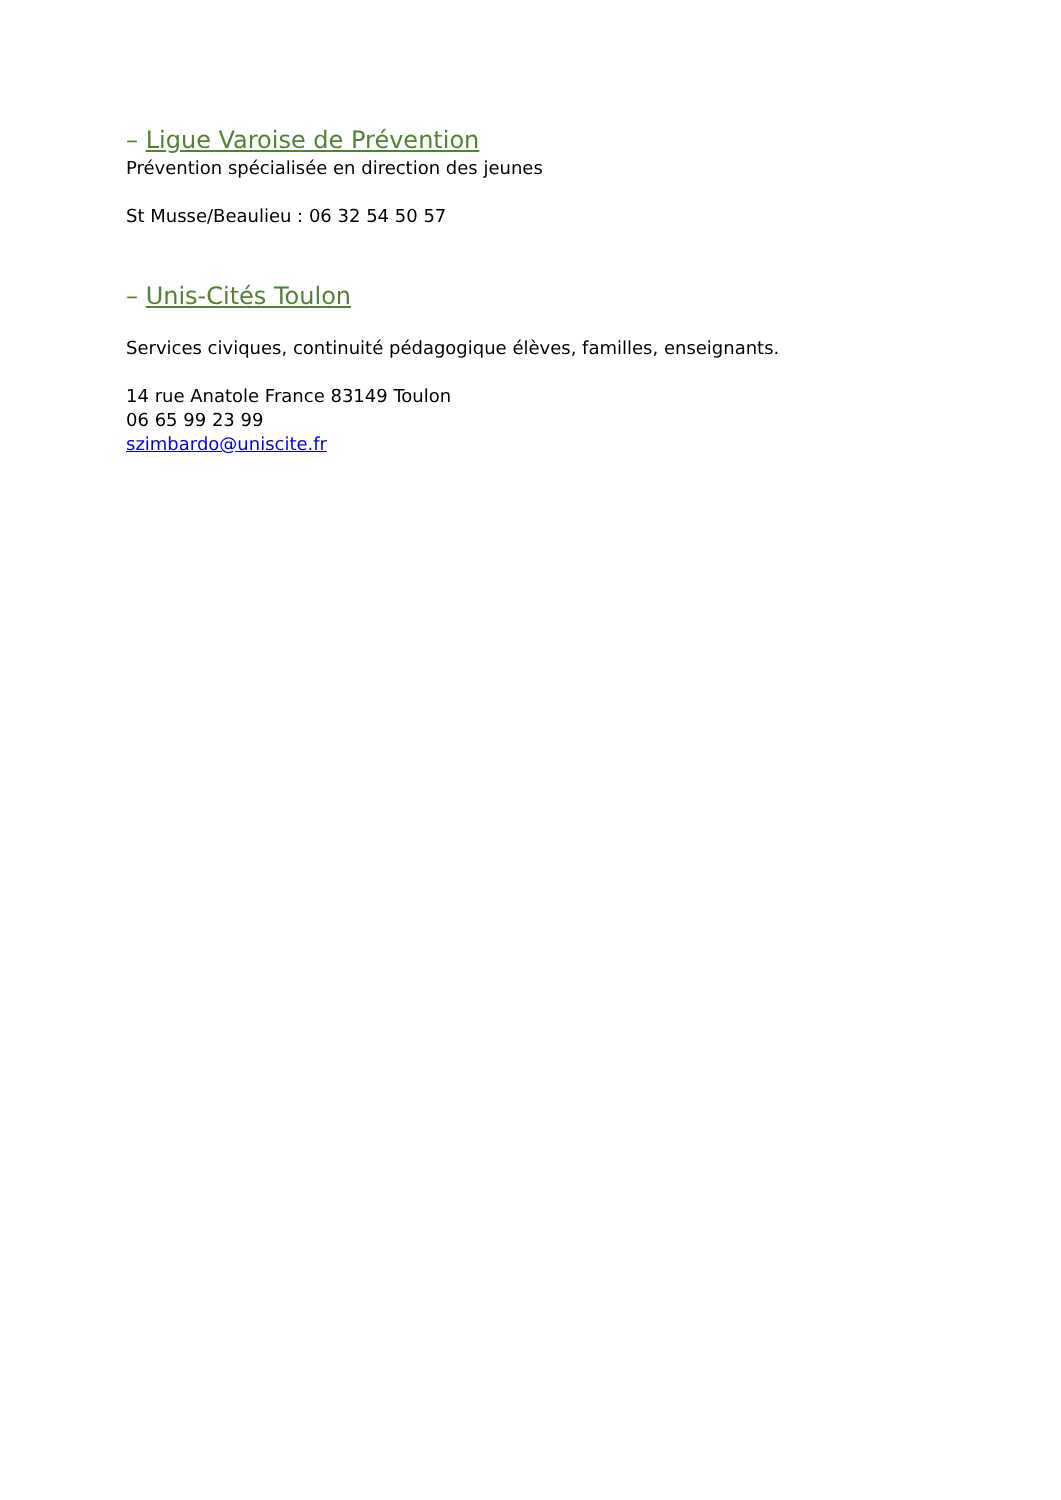– Ligue Varoise de Prévention
Prévention spécialisée en direction des jeunes
St Musse/Beaulieu : 06 32 54 50 57
– Unis-Cités Toulon
Services civiques, continuité pédagogique élèves, familles, enseignants.
14 rue Anatole France 83149 Toulon
06 65 99 23 99
szimbardo@uniscite.fr